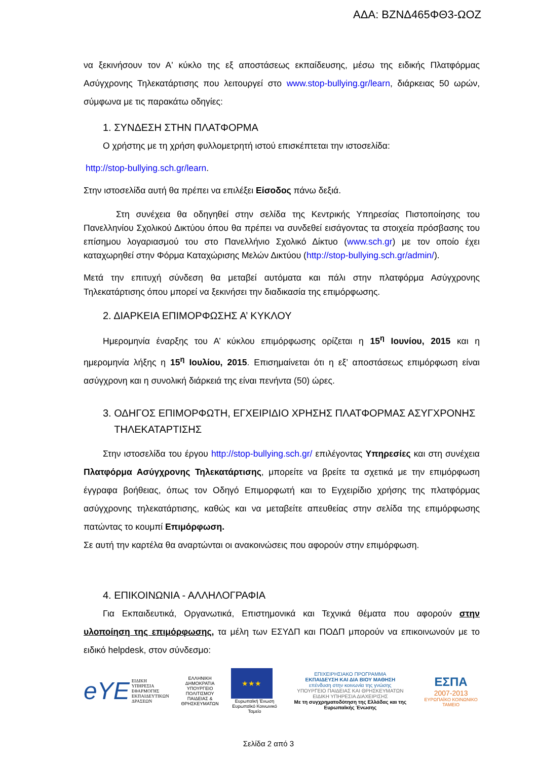ΑΔΑ: ΒΖΝΔ465ΦΘ3-ΩΟΖ
να ξεκινήσουν τον Α' κύκλο της εξ αποστάσεως εκπαίδευσης, μέσω της ειδικής Πλατφόρμας Ασύγχρονης Τηλεκατάρτισης που λειτουργεί στο www.stop-bullying.gr/learn, διάρκειας 50 ωρών, σύμφωνα με τις παρακάτω οδηγίες:
1. ΣΥΝΔΕΣΗ ΣΤΗΝ ΠΛΑΤΦΟΡΜΑ
Ο χρήστης με τη χρήση φυλλομετρητή ιστού επισκέπτεται την ιστοσελίδα:
http://stop-bullying.sch.gr/learn.
Στην ιστοσελίδα αυτή θα πρέπει να επιλέξει Είσοδος πάνω δεξιά.
Στη συνέχεια θα οδηγηθεί στην σελίδα της Κεντρικής Υπηρεσίας Πιστοποίησης του Πανελληνίου Σχολικού Δικτύου όπου θα πρέπει να συνδεθεί εισάγοντας τα στοιχεία πρόσβασης του επίσημου λογαριασμού του στο Πανελλήνιο Σχολικό Δίκτυο (www.sch.gr) με τον οποίο έχει καταχωρηθεί στην Φόρμα Καταχώρισης Μελών Δικτύου (http://stop-bullying.sch.gr/admin/).
Μετά την επιτυχή σύνδεση θα μεταβεί αυτόματα και πάλι στην πλατφόρμα Ασύγχρονης Τηλεκατάρτισης όπου μπορεί να ξεκινήσει την διαδικασία της επιμόρφωσης.
2. ΔΙΑΡΚΕΙΑ ΕΠΙΜΟΡΦΩΣΗΣ Α’ ΚΥΚΛΟΥ
Ημερομηνία έναρξης του Α’ κύκλου επιμόρφωσης ορίζεται η 15<sup>η</sup> Ιουνίου, 2015 και η ημερομηνία λήξης η 15<sup>η</sup> Ιουλίου, 2015. Επισημαίνεται ότι η εξ’ αποστάσεως επιμόρφωση είναι ασύγχρονη και η συνολική διάρκειά της είναι πενήντα (50) ώρες.
3. ΟΔΗΓΟΣ ΕΠΙΜΟΡΦΩΤΗ, ΕΓΧΕΙΡΙΔΙΟ ΧΡΗΣΗΣ ΠΛΑΤΦΟΡΜΑΣ ΑΣΥΓΧΡΟΝΗΣ
ΤΗΛΕΚΑΤΑΡΤΙΣΗΣ
Στην ιστοσελίδα του έργου http://stop-bullying.sch.gr/ επιλέγοντας Υπηρεσίες και στη συνέχεια Πλατφόρμα Ασύγχρονης Τηλεκατάρτισης, μπορείτε να βρείτε τα σχετικά με την επιμόρφωση έγγραφα βοήθειας, όπως τον Οδηγό Επιμορφωτή και το Εγχειρίδιο χρήσης της πλατφόρμας ασύγχρονης τηλεκατάρτισης, καθώς και να μεταβείτε απευθείας στην σελίδα της επιμόρφωσης πατώντας το κουμπί Επιμόρφωση.
Σε αυτή την καρτέλα θα αναρτώνται οι ανακοινώσεις που αφορούν στην επιμόρφωση.
4. ΕΠΙΚΟΙΝΩΝΙΑ - ΑΛΛΗΛΟΓΡΑΦΙΑ
Για Εκπαιδευτικά, Οργανωτικά, Επιστημονικά και Τεχνικά θέματα που αφορούν στην υλοποίηση της επιμόρφωσης, τα μέλη των ΕΣΥΔΠ και ΠΟΔΠ μπορούν να επικοινωνούν με το ειδικό helpdesk, στον σύνδεσμο:
eΥΕ ΕΙΔΙΚΗ
ΥΠΗΡΕΣΙΑ
ΕΦΑΡΜΟΓΗΣ
ΕΚΠΑΙΔΕΥΤΙΚΩΝ
ΔΡΑΣΕΩΝ
ΕΛΛΗΝΙΚΗ ΔΗΜΟΚΡΑΤΙΑ
ΥΠΟΥΡΓΕΙΟ ΠΟΛΙΤΙΣΜΟΥ
ΠΑΙΔΕΙΑΣ & ΘΡΗΣΚΕΥΜΑΤΩΝ
★★★
Ευρωπαϊκή Ένωση
Ευρωπαϊκό Κοινωνικό Ταμείο
ΕΠΙΧΕΙΡΗΣΙΑΚΟ ΠΡΟΓΡΑΜΜΑ
ΕΚΠΑΙΔΕΥΣΗ ΚΑΙ ΔΙΑ ΒΙΟΥ ΜΑΘΗΣΗ
επένδυση στην κοινωνία της γνώσης
ΥΠΟΥΡΓΕΙΟ ΠΑΙΔΕΙΑΣ ΚΑΙ ΘΡΗΣΚΕΥΜΑΤΩΝ
ΕΙΔΙΚΗ ΥΠΗΡΕΣΙΑ ΔΙΑΧΕΙΡΙΣΗΣ
Με τη συγχρηματοδότηση της Ελλάδας και της Ευρωπαϊκής Ένωσης
ΕΣΠΑ
2007-2013
ΕΥΡΩΠΑΪΚΟ ΚΟΙΝΩΝΙΚΟ ΤΑΜΕΙΟ
Σελίδα 2 από 3